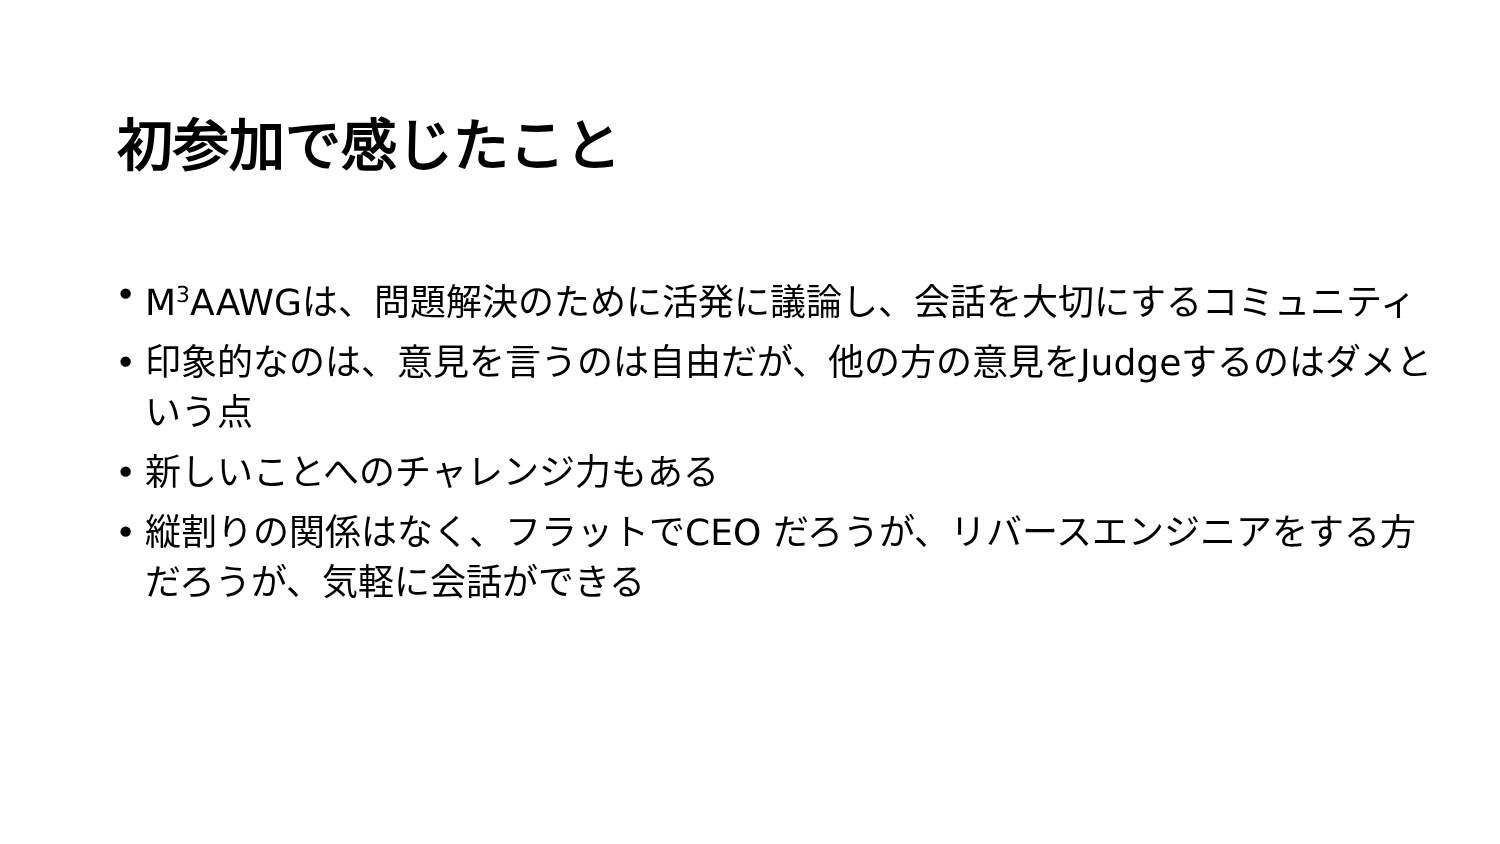初参加で感じたこと
• M<sup>3</sup>AAWGは、問題解決のために活発に議論し、会話を大切にするコミュニティ
• 印象的なのは、意見を言うのは自由だが、他の方の意見をJudgeするのはダメという点
• 新しいことへのチャレンジ力もある
• 縦割りの関係はなく、フラットでCEO だろうが、リバースエンジニアをする方だろうが、気軽に会話ができる